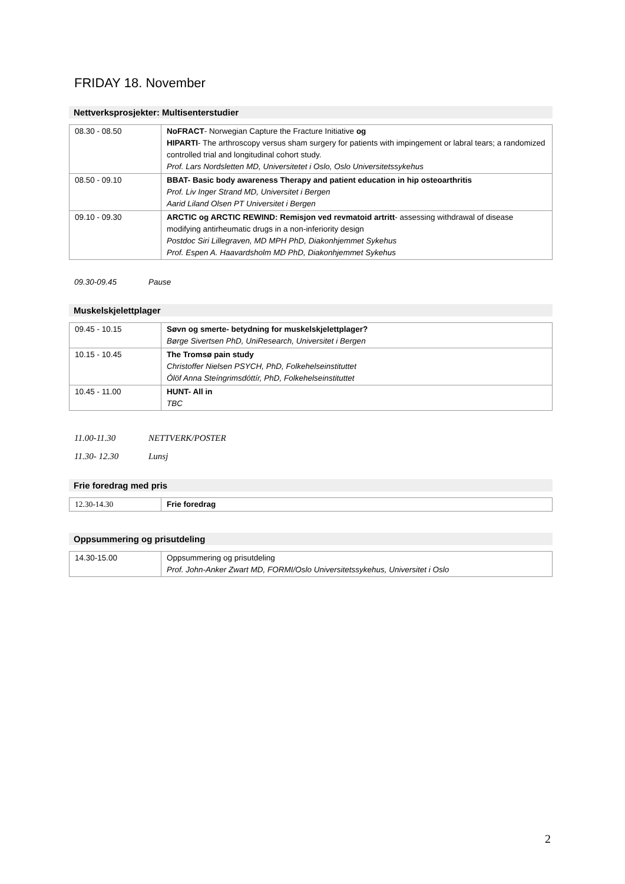FRIDAY 18. November
Nettverksprosjekter: Multisenterstudier
| 08.30 - 08.50 | NoFRACT - Norwegian Capture the Fracture Initiative og HIPARTI - The arthroscopy versus sham surgery for patients with impingement or labral tears; a randomized controlled trial and longitudinal cohort study. Prof. Lars Nordsletten MD, Universitetet i Oslo, Oslo Universitetssykehus |
| 08.50 - 09.10 | BBAT- Basic body awareness Therapy and patient education in hip osteoarthritis Prof. Liv Inger Strand MD, Universitet i Bergen Aarid Liland Olsen PT Universitet i Bergen |
| 09.10 - 09.30 | ARCTIC og ARCTIC REWIND: Remisjon ved revmatoid artritt - assessing withdrawal of disease modifying antirheumatic drugs in a non-inferiority design Postdoc Siri Lillegraven, MD MPH PhD, Diakonhjemmet Sykehus Prof. Espen A. Haavardsholm MD PhD, Diakonhjemmet Sykehus |
09.30-09.45 Pause
Muskelskjelettplager
| 09.45 - 10.15 | Søvn og smerte- betydning for muskelskjelettplager? Børge Sivertsen PhD, UniResearch, Universitet i Bergen |
| 10.15 - 10.45 | The Tromsø pain study Christoffer Nielsen PSYCH, PhD, Folkehelseinstituttet Ólöf Anna Steíngrimsdóttír, PhD, Folkehelseinstituttet |
| 10.45 - 11.00 | HUNT- All in TBC |
11.00-11.30 NETTVERK/POSTER
11.30- 12.30 Lunsj
Frie foredrag med pris
| 12.30-14.30 | Frie foredrag |
Oppsummering og prisutdeling
| 14.30-15.00 | Oppsummering og prisutdeling Prof. John-Anker Zwart MD, FORMI/Oslo Universitetssykehus, Universitet i Oslo |
2